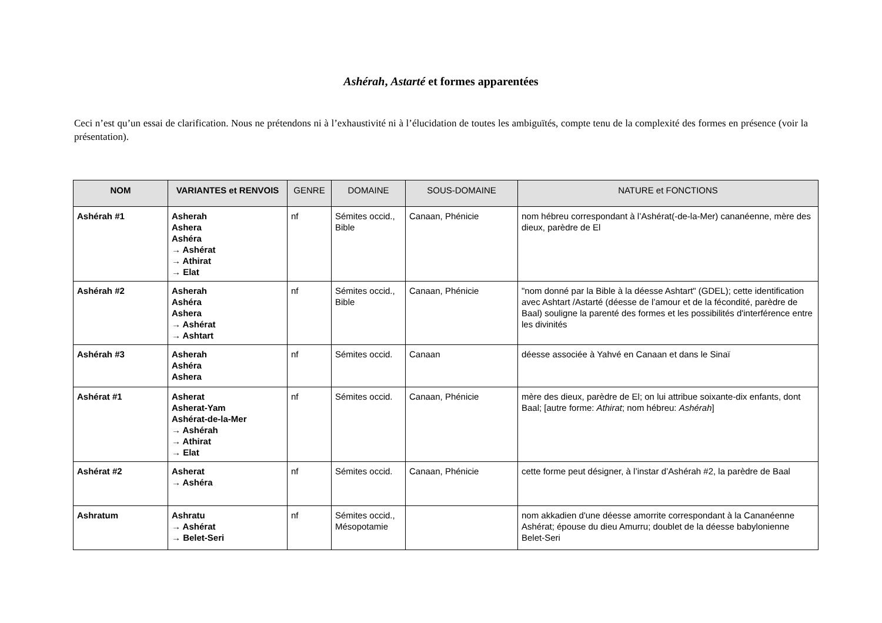Ashérah, Astarté et formes apparentées
Ceci n’est qu’un essai de clarification. Nous ne prétendons ni à l’exhaustivité ni à l’élucidation de toutes les ambiguïtés, compte tenu de la complexité des formes en présence (voir la présentation).
| NOM | VARIANTES et RENVOIS | GENRE | DOMAINE | SOUS-DOMAINE | NATURE et FONCTIONS |
| --- | --- | --- | --- | --- | --- |
| Ashérah #1 | Asherah Ashera Ashéra → Ashérat → Athirat → Elat | nf | Sémites occid., Bible | Canaan, Phénicie | nom hébreu correspondant à l’Ashérat(-de-la-Mer) cananéenne, mère des dieux, parèdre de El |
| Ashérah #2 | Asherah Ashéra Ashera → Ashérat → Ashtart | nf | Sémites occid., Bible | Canaan, Phénicie | "nom donné par la Bible à la déesse Ashtart" (GDEL); cette identification avec Ashtart /Astarté (déesse de l’amour et de la fécondité, parèdre de Baal) souligne la parenté des formes et les possibilités d'interférence entre les divinités |
| Ashérah #3 | Asherah Ashéra Ashera | nf | Sémites occid. | Canaan | déesse associée à Yahvé en Canaan et dans le Sinaï |
| Ashérat #1 | Asherat Asherat-Yam Ashérat-de-la-Mer → Ashérah → Athirat → Elat | nf | Sémites occid. | Canaan, Phénicie | mère des dieux, parèdre de El; on lui attribue soixante-dix enfants, dont Baal; [autre forme: Athirat ; nom hébreu: Ashérah ] |
| Ashérat #2 | Asherat → Ashéra | nf | Sémites occid. | Canaan, Phénicie | cette forme peut désigner, à l’instar d’Ashérah #2, la parèdre de Baal |
| Ashratum | Ashratu → Ashérat → Belet-Seri | nf | Sémites occid., Mésopotamie | | nom akkadien d'une déesse amorrite correspondant à la Cananéenne Ashérat; épouse du dieu Amurru; doublet de la déesse babylonienne Belet-Seri |